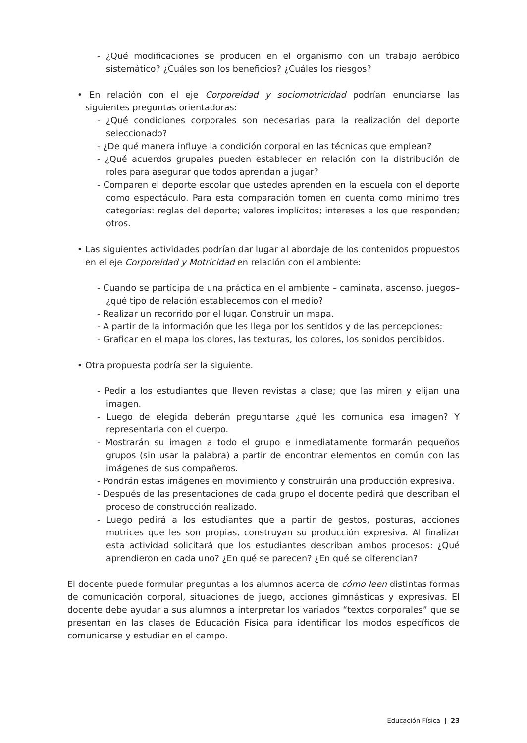- ¿Qué modificaciones se producen en el organismo con un trabajo aeróbico sistemático? ¿Cuáles son los beneficios? ¿Cuáles los riesgos?
• En relación con el eje Corporeidad y sociomotricidad podrían enunciarse las siguientes preguntas orientadoras:
- ¿Qué condiciones corporales son necesarias para la realización del deporte seleccionado?
- ¿De qué manera influye la condición corporal en las técnicas que emplean?
- ¿Qué acuerdos grupales pueden establecer en relación con la distribución de roles para asegurar que todos aprendan a jugar?
- Comparen el deporte escolar que ustedes aprenden en la escuela con el deporte como espectáculo. Para esta comparación tomen en cuenta como mínimo tres categorías: reglas del deporte; valores implícitos; intereses a los que responden; otros.
• Las siguientes actividades podrían dar lugar al abordaje de los contenidos propuestos en el eje Corporeidad y Motricidad en relación con el ambiente:
- Cuando se participa de una práctica en el ambiente – caminata, ascenso, juegos– ¿qué tipo de relación establecemos con el medio?
- Realizar un recorrido por el lugar. Construir un mapa.
- A partir de la información que les llega por los sentidos y de las percepciones:
- Graficar en el mapa los olores, las texturas, los colores, los sonidos percibidos.
• Otra propuesta podría ser la siguiente.
- Pedir a los estudiantes que lleven revistas a clase; que las miren y elijan una imagen.
- Luego de elegida deberán preguntarse ¿qué les comunica esa imagen? Y representarla con el cuerpo.
- Mostrarán su imagen a todo el grupo e inmediatamente formarán pequeños grupos (sin usar la palabra) a partir de encontrar elementos en común con las imágenes de sus compañeros.
- Pondrán estas imágenes en movimiento y construirán una producción expresiva.
- Después de las presentaciones de cada grupo el docente pedirá que describan el proceso de construcción realizado.
- Luego pedirá a los estudiantes que a partir de gestos, posturas, acciones motrices que les son propias, construyan su producción expresiva. Al finalizar esta actividad solicitará que los estudiantes describan ambos procesos: ¿Qué aprendieron en cada uno? ¿En qué se parecen? ¿En qué se diferencian?
El docente puede formular preguntas a los alumnos acerca de cómo leen distintas formas de comunicación corporal, situaciones de juego, acciones gimnásticas y expresivas. El docente debe ayudar a sus alumnos a interpretar los variados “textos corporales” que se presentan en las clases de Educación Física para identificar los modos específicos de comunicarse y estudiar en el campo.
Educación Física | 23